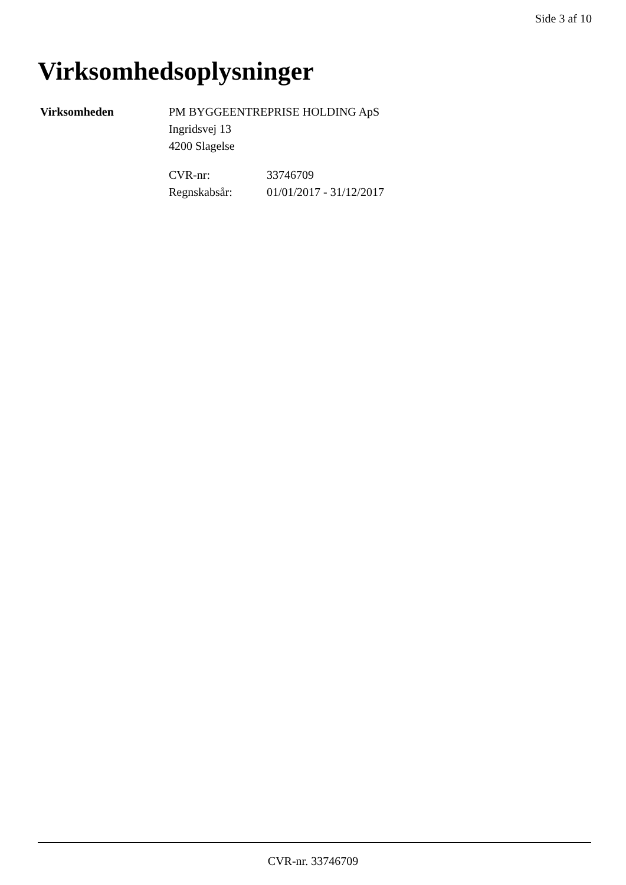Side 3 af 10
Virksomhedsoplysninger
Virksomheden PM BYGGEENTREPRISE HOLDING ApS
Ingridsvej 13
4200 Slagelse
CVR-nr:
33746709
Regnskabsår:
01/01/2017 - 31/12/2017
CVR-nr. 33746709